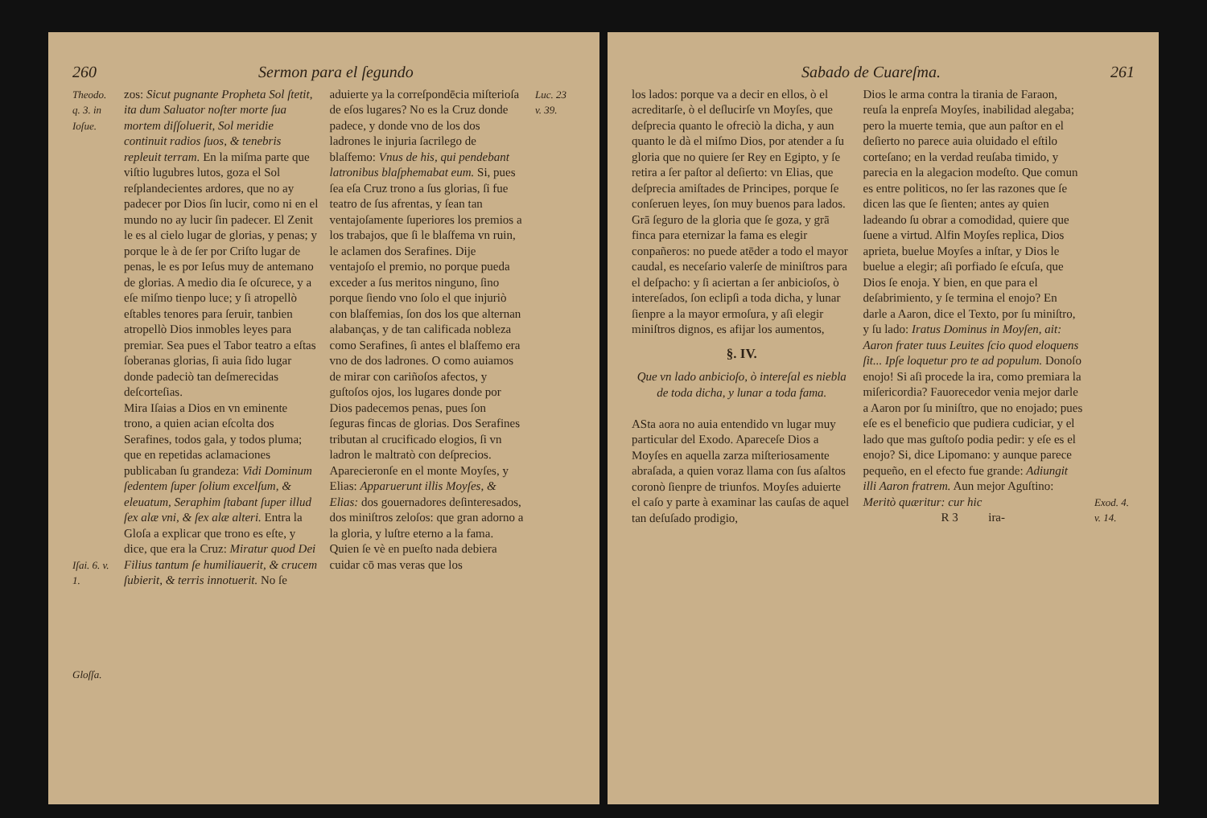260 Sermon para el ſegundo
Theodo. q. 3. in Ioſue.
Iſai. 6. v. 1.
Gloſſa.
zos: Sicut pugnante Propheta Sol ſtetit, ita dum Saluator noſter morte ſua mortem diſſoluerit, Sol meridie continuit radios ſuos, & tenebris repleuit terram. En la miſma parte que viſtio lugubres lutos, goza el Sol reſplandecientes ardores, que no ay padecer por Dios ſin lucir, como ni en el mundo no ay lucir ſin padecer. El Zenit le es al cielo lugar de glorias, y penas; y porque le à de ſer por Criſto lugar de penas, le es por Ieſus muy de antemano de glorias. A medio dia ſe oſcurece, y a eſe miſmo tienpo luce; y ſi atropellò eſtables tenores para ſeruir, tanbien atropellò Dios inmobles leyes para premiar. Sea pues el Tabor teatro a eſtas ſoberanas glorias, ſi auia ſido lugar donde padeciò tan deſmerecidas deſcorteſias.
Mira Iſaias a Dios en vn eminente trono, a quien acian eſcolta dos Serafines, todos gala, y todos pluma; que en repetidas aclamaciones publicaban ſu grandeza: Vidi Dominum ſedentem ſuper ſolium excelſum, & eleuatum, Seraphim ſtabant ſuper illud ſex alæ vni, & ſex alæ alteri. Entra la Gloſa a explicar que trono es eſte, y dice, que era la Cruz: Miratur quod Dei Filius tantum ſe humiliauerit, & crucem ſubierit, & terris innotuerit. No ſe
aduierte ya la correſpondēcia miſterioſa de eſos lugares? No es la Cruz donde padece, y donde vno de los dos ladrones le injuria ſacrilego de blaſfemo: Vnus de his, qui pendebant latronibus blaſphemabat eum. Si, pues ſea eſa Cruz trono a ſus glorias, ſi fue teatro de ſus afrentas, y ſean tan ventajoſamente ſuperiores los premios a los trabajos, que ſi le blaſfema vn ruin, le aclamen dos Serafines. Dije ventajoſo el premio, no porque pueda exceder a ſus meritos ninguno, ſino porque ſiendo vno ſolo el que injuriò con blaſfemias, ſon dos los que alternan alabanças, y de tan calificada nobleza como Serafines, ſi antes el blaſfemo era vno de dos ladrones. O como auiamos de mirar con cariñoſos afectos, y guſtoſos ojos, los lugares donde por Dios padecemos penas, pues ſon ſeguras fincas de glorias. Dos Serafines tributan al crucificado elogios, ſi vn ladron le maltratò con deſprecios. Aparecieronſe en el monte Moyſes, y Elias: Apparuerunt illis Moyſes, & Elias: dos gouernadores deſinteresados, dos miniſtros zeloſos: que gran adorno a la gloria, y luſtre eterno a la fama. Quien ſe vè en pueſto nada debiera cuidar cō mas veras que los
Luc. 23 v. 39.
Sabado de Cuareſma. 261
los lados: porque va a decir en ellos, ò el acreditarſe, ò el deſlucirſe vn Moyſes, que deſprecia quanto le ofreciò la dicha, y aun quanto le dà el miſmo Dios, por atender a ſu gloria que no quiere ſer Rey en Egipto, y ſe retira a ſer paſtor al deſierto: vn Elias, que deſprecia amiſtades de Principes, porque ſe conſeruen leyes, ſon muy buenos para lados. Grā ſeguro de la gloria que ſe goza, y grā finca para eternizar la fama es elegir conpañeros: no puede atēder a todo el mayor caudal, es neceſario valerſe de miniſtros para el deſpacho: y ſi aciertan a ſer anbicioſos, ò intereſados, ſon eclipſi a toda dicha, y lunar ſienpre a la mayor ermoſura, y aſi elegir miniſtros dignos, es afijar los aumentos,
§. IV.
Que vn lado anbicioſo, ò intereſal es niebla de toda dicha, y lunar a toda fama.
ASta aora no auia entendido vn lugar muy particular del Exodo. Apareceſe Dios a Moyſes en aquella zarza miſteriosamente abraſada, a quien voraz llama con ſus aſaltos coronò ſienpre de triunfos. Moyſes aduierte el caſo y parte à examinar las cauſas de aquel tan deſuſado prodigio,
Dios le arma contra la tirania de Faraon, reuſa la enpreſa Moyſes, inabilidad alegaba; pero la muerte temia, que aun paſtor en el deſierto no parece auia oluidado el eſtilo corteſano; en la verdad reuſaba timido, y parecia en la alegacion modeſto. Que comun es entre politicos, no ſer las razones que ſe dicen las que ſe ſienten; antes ay quien ladeando ſu obrar a comodidad, quiere que ſuene a virtud. Alfin Moyſes replica, Dios aprieta, buelue Moyſes a inſtar, y Dios le buelue a elegir; aſi porfiado ſe eſcuſa, que Dios ſe enoja. Y bien, en que para el deſabrimiento, y ſe termina el enojo? En darle a Aaron, dice el Texto, por ſu miniſtro, y ſu lado: Iratus Dominus in Moyſen, ait: Aaron frater tuus Leuites ſcio quod eloquens ſit... Ipſe loquetur pro te ad populum. Donoſo enojo! Si aſi procede la ira, como premiara la miſericordia? Fauorecedor venia mejor darle a Aaron por ſu miniſtro, que no enojado; pues eſe es el beneficio que pudiera cudiciar, y el lado que mas guſtoſo podia pedir: y eſe es el enojo? Si, dice Lipomano: y aunque parece pequeño, en el efecto fue grande: Adiungit illi Aaron fratrem. Aun mejor Aguſtino: Meritò quæritur: cur hic
R 3 ira-
Exod. 4. v. 14.